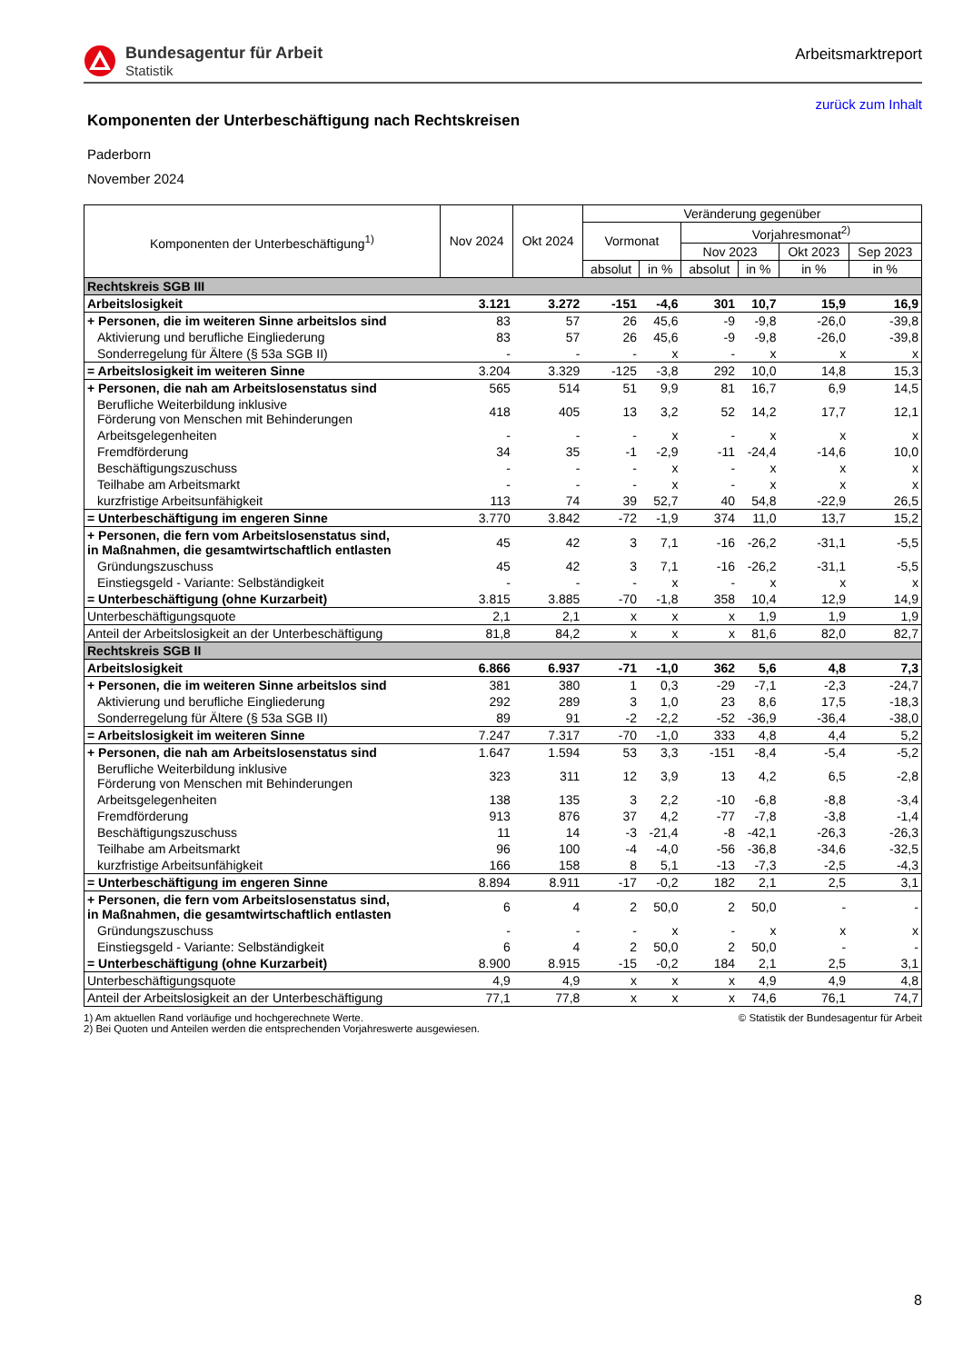Bundesagentur für Arbeit
Statistik
Arbeitsmarktreport
zurück zum Inhalt
Komponenten der Unterbeschäftigung nach Rechtskreisen
Paderborn
November 2024
| Komponenten der Unterbeschäftigung<sup>1)</sup> | Nov 2024 | Okt 2024 | Veränderung gegenüber | | | | | |
| --- | --- | --- | --- | --- | --- | --- | --- | --- |
| | | | Vormonat | | Vorjahresmonat<sup>2)</sup> | | | |
| | | | | | Nov 2023 | | Okt 2023 | Sep 2023 |
| | | | absolut | in % | absolut | in % | in % | in % |
| Rechtskreis SGB III | | | | | | | | |
| Arbeitslosigkeit | 3.121 | 3.272 | -151 | -4,6 | 301 | 10,7 | 15,9 | 16,9 |
| + Personen, die im weiteren Sinne arbeitslos sind | 83 | 57 | 26 | 45,6 | -9 | -9,8 | -26,0 | -39,8 |
| Aktivierung und berufliche Eingliederung | 83 | 57 | 26 | 45,6 | -9 | -9,8 | -26,0 | -39,8 |
| Sonderregelung für Ältere (§ 53a SGB II) | - | - | - | x | - | x | x | x |
| = Arbeitslosigkeit im weiteren Sinne | 3.204 | 3.329 | -125 | -3,8 | 292 | 10,0 | 14,8 | 15,3 |
| + Personen, die nah am Arbeitslosenstatus sind | 565 | 514 | 51 | 9,9 | 81 | 16,7 | 6,9 | 14,5 |
| Berufliche Weiterbildung inklusive Förderung von Menschen mit Behinderungen | 418 | 405 | 13 | 3,2 | 52 | 14,2 | 17,7 | 12,1 |
| Arbeitsgelegenheiten | - | - | - | x | - | x | x | x |
| Fremdförderung | 34 | 35 | -1 | -2,9 | -11 | -24,4 | -14,6 | 10,0 |
| Beschäftigungszuschuss | - | - | - | x | - | x | x | x |
| Teilhabe am Arbeitsmarkt | - | - | - | x | - | x | x | x |
| kurzfristige Arbeitsunfähigkeit | 113 | 74 | 39 | 52,7 | 40 | 54,8 | -22,9 | 26,5 |
| = Unterbeschäftigung im engeren Sinne | 3.770 | 3.842 | -72 | -1,9 | 374 | 11,0 | 13,7 | 15,2 |
| + Personen, die fern vom Arbeitslosenstatus sind, in Maßnahmen, die gesamtwirtschaftlich entlasten | 45 | 42 | 3 | 7,1 | -16 | -26,2 | -31,1 | -5,5 |
| Gründungszuschuss | 45 | 42 | 3 | 7,1 | -16 | -26,2 | -31,1 | -5,5 |
| Einstiegsgeld - Variante: Selbständigkeit | - | - | - | x | - | x | x | x |
| = Unterbeschäftigung (ohne Kurzarbeit) | 3.815 | 3.885 | -70 | -1,8 | 358 | 10,4 | 12,9 | 14,9 |
| Unterbeschäftigungsquote | 2,1 | 2,1 | x | x | x | 1,9 | 1,9 | 1,9 |
| Anteil der Arbeitslosigkeit an der Unterbeschäftigung | 81,8 | 84,2 | x | x | x | 81,6 | 82,0 | 82,7 |
| Rechtskreis SGB II | | | | | | | | |
| Arbeitslosigkeit | 6.866 | 6.937 | -71 | -1,0 | 362 | 5,6 | 4,8 | 7,3 |
| + Personen, die im weiteren Sinne arbeitslos sind | 381 | 380 | 1 | 0,3 | -29 | -7,1 | -2,3 | -24,7 |
| Aktivierung und berufliche Eingliederung | 292 | 289 | 3 | 1,0 | 23 | 8,6 | 17,5 | -18,3 |
| Sonderregelung für Ältere (§ 53a SGB II) | 89 | 91 | -2 | -2,2 | -52 | -36,9 | -36,4 | -38,0 |
| = Arbeitslosigkeit im weiteren Sinne | 7.247 | 7.317 | -70 | -1,0 | 333 | 4,8 | 4,4 | 5,2 |
| + Personen, die nah am Arbeitslosenstatus sind | 1.647 | 1.594 | 53 | 3,3 | -151 | -8,4 | -5,4 | -5,2 |
| Berufliche Weiterbildung inklusive Förderung von Menschen mit Behinderungen | 323 | 311 | 12 | 3,9 | 13 | 4,2 | 6,5 | -2,8 |
| Arbeitsgelegenheiten | 138 | 135 | 3 | 2,2 | -10 | -6,8 | -8,8 | -3,4 |
| Fremdförderung | 913 | 876 | 37 | 4,2 | -77 | -7,8 | -3,8 | -1,4 |
| Beschäftigungszuschuss | 11 | 14 | -3 | -21,4 | -8 | -42,1 | -26,3 | -26,3 |
| Teilhabe am Arbeitsmarkt | 96 | 100 | -4 | -4,0 | -56 | -36,8 | -34,6 | -32,5 |
| kurzfristige Arbeitsunfähigkeit | 166 | 158 | 8 | 5,1 | -13 | -7,3 | -2,5 | -4,3 |
| = Unterbeschäftigung im engeren Sinne | 8.894 | 8.911 | -17 | -0,2 | 182 | 2,1 | 2,5 | 3,1 |
| + Personen, die fern vom Arbeitslosenstatus sind, in Maßnahmen, die gesamtwirtschaftlich entlasten | 6 | 4 | 2 | 50,0 | 2 | 50,0 | - | - |
| Gründungszuschuss | - | - | - | x | - | x | x | x |
| Einstiegsgeld - Variante: Selbständigkeit | 6 | 4 | 2 | 50,0 | 2 | 50,0 | - | - |
| = Unterbeschäftigung (ohne Kurzarbeit) | 8.900 | 8.915 | -15 | -0,2 | 184 | 2,1 | 2,5 | 3,1 |
| Unterbeschäftigungsquote | 4,9 | 4,9 | x | x | x | 4,9 | 4,9 | 4,8 |
| Anteil der Arbeitslosigkeit an der Unterbeschäftigung | 77,1 | 77,8 | x | x | x | 74,6 | 76,1 | 74,7 |
1) Am aktuellen Rand vorläufige und hochgerechnete Werte.
2) Bei Quoten und Anteilen werden die entsprechenden Vorjahreswerte ausgewiesen.
© Statistik der Bundesagentur für Arbeit
8